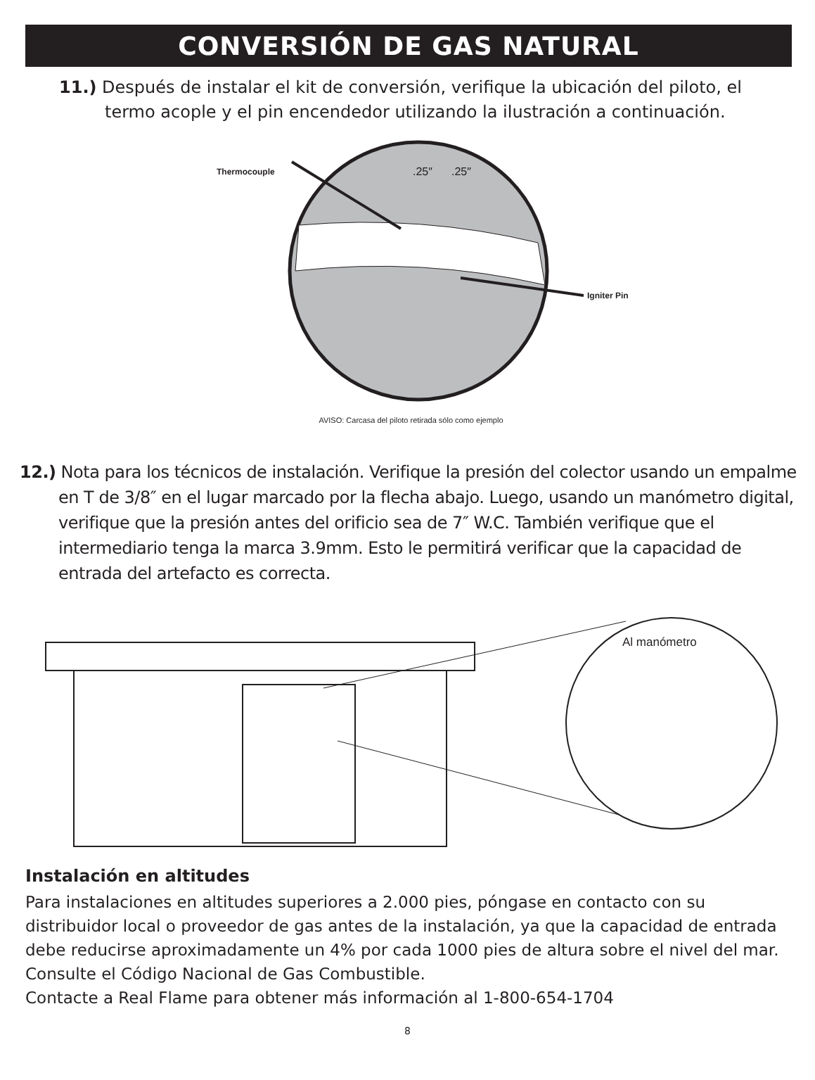CONVERSIÓN DE GAS NATURAL
11.) Después de instalar el kit de conversión, verifique la ubicación del piloto, el termo acople y el pin encendedor utilizando la ilustración a continuación.
Thermocouple .25″ .25″
Igniter Pin
AVISO: Carcasa del piloto retirada sólo como ejemplo
12.) Nota para los técnicos de instalación. Verifique la presión del colector usando un empalme en T de 3/8″ en el lugar marcado por la flecha abajo. Luego, usando un manómetro digital, verifique que la presión antes del orificio sea de 7″ W.C. También verifique que el intermediario tenga la marca 3.9mm. Esto le permitirá verificar que la capacidad de entrada del artefacto es correcta.
Al manómetro
Instalación en altitudes
Para instalaciones en altitudes superiores a 2.000 pies, póngase en contacto con su distribuidor local o proveedor de gas antes de la instalación, ya que la capacidad de entrada debe reducirse aproximadamente un 4% por cada 1000 pies de altura sobre el nivel del mar. Consulte el Código Nacional de Gas Combustible.
Contacte a Real Flame para obtener más información al 1-800-654-1704
8